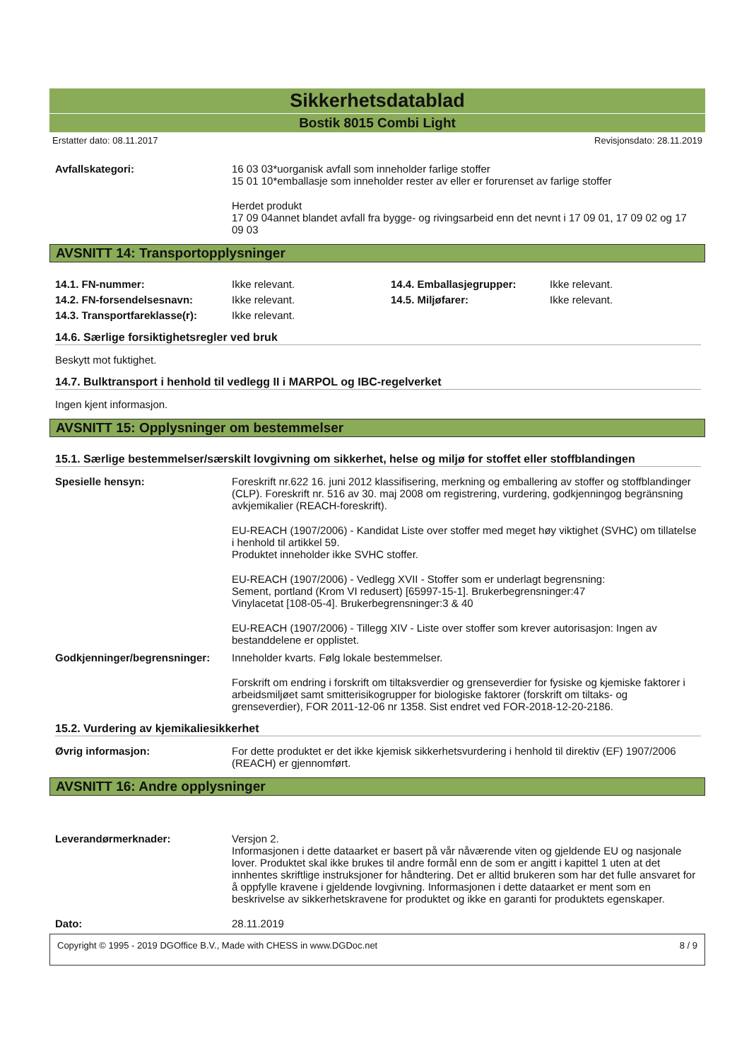Sikkerhetsdatablad
Bostik 8015 Combi Light
Erstatter dato: 08.11.2017 Revisjonsdato: 28.11.2019
Avfallskategori: 16 03 03*uorganisk avfall som inneholder farlige stoffer
15 01 10*emballasje som inneholder rester av eller er forurenset av farlige stoffer
Herdet produkt
17 09 04annet blandet avfall fra bygge- og rivingsarbeid enn det nevnt i 17 09 01, 17 09 02 og 17 09 03
AVSNITT 14: Transportopplysninger
14.1. FN-nummer: Ikke relevant. 14.4. Emballasjegrupper: Ikke relevant. 14.2. FN-forsendelsesnavn: Ikke relevant. 14.5. Miljøfarer: Ikke relevant. 14.3. Transportfareklasse(r): Ikke relevant.
14.6. Særlige forsiktighetsregler ved bruk
Beskytt mot fuktighet.
14.7. Bulktransport i henhold til vedlegg II i MARPOL og IBC-regelverket
Ingen kjent informasjon.
AVSNITT 15: Opplysninger om bestemmelser
15.1. Særlige bestemmelser/særskilt lovgivning om sikkerhet, helse og miljø for stoffet eller stoffblandingen
Spesielle hensyn: Foreskrift nr.622 16. juni 2012 klassifisering, merkning og emballering av stoffer og stoffblandinger (CLP). Foreskrift nr. 516 av 30. maj 2008 om registrering, vurdering, godkjenningog begränsning avkjemikalier (REACH-foreskrift).
EU-REACH (1907/2006) - Kandidat Liste over stoffer med meget høy viktighet (SVHC) om tillatelse i henhold til artikkel 59.
Produktet inneholder ikke SVHC stoffer.
EU-REACH (1907/2006) - Vedlegg XVII - Stoffer som er underlagt begrensning:
Sement, portland (Krom VI redusert) [65997-15-1]. Brukerbegrensninger:47
Vinylacetat [108-05-4]. Brukerbegrensninger:3 & 40
EU-REACH (1907/2006) - Tillegg XIV - Liste over stoffer som krever autorisasjon: Ingen av bestanddelene er opplistet.
Godkjenninger/begrensninger:
Inneholder kvarts. Følg lokale bestemmelser.
Forskrift om endring i forskrift om tiltaksverdier og grenseverdier for fysiske og kjemiske faktorer i arbeidsmiljøet samt smitterisikogrupper for biologiske faktorer (forskrift om tiltaks- og grenseverdier), FOR 2011-12-06 nr 1358. Sist endret ved FOR-2018-12-20-2186.
15.2. Vurdering av kjemikaliesikkerhet
Øvrig informasjon: For dette produktet er det ikke kjemisk sikkerhetsvurdering i henhold til direktiv (EF) 1907/2006 (REACH) er gjennomført.
AVSNITT 16: Andre opplysninger
Leverandørmerknader: Versjon 2.
Informasjonen i dette dataarket er basert på vår nåværende viten og gjeldende EU og nasjonale lover. Produktet skal ikke brukes til andre formål enn de som er angitt i kapittel 1 uten at det innhentes skriftlige instruksjoner for håndtering. Det er alltid brukeren som har det fulle ansvaret for å oppfylle kravene i gjeldende lovgivning. Informasjonen i dette dataarket er ment som en beskrivelse av sikkerhetskravene for produktet og ikke en garanti for produktets egenskaper.
Dato: 28.11.2019
Copyright © 1995 - 2019 DGOffice B.V., Made with CHESS in www.DGDoc.net 8 / 9